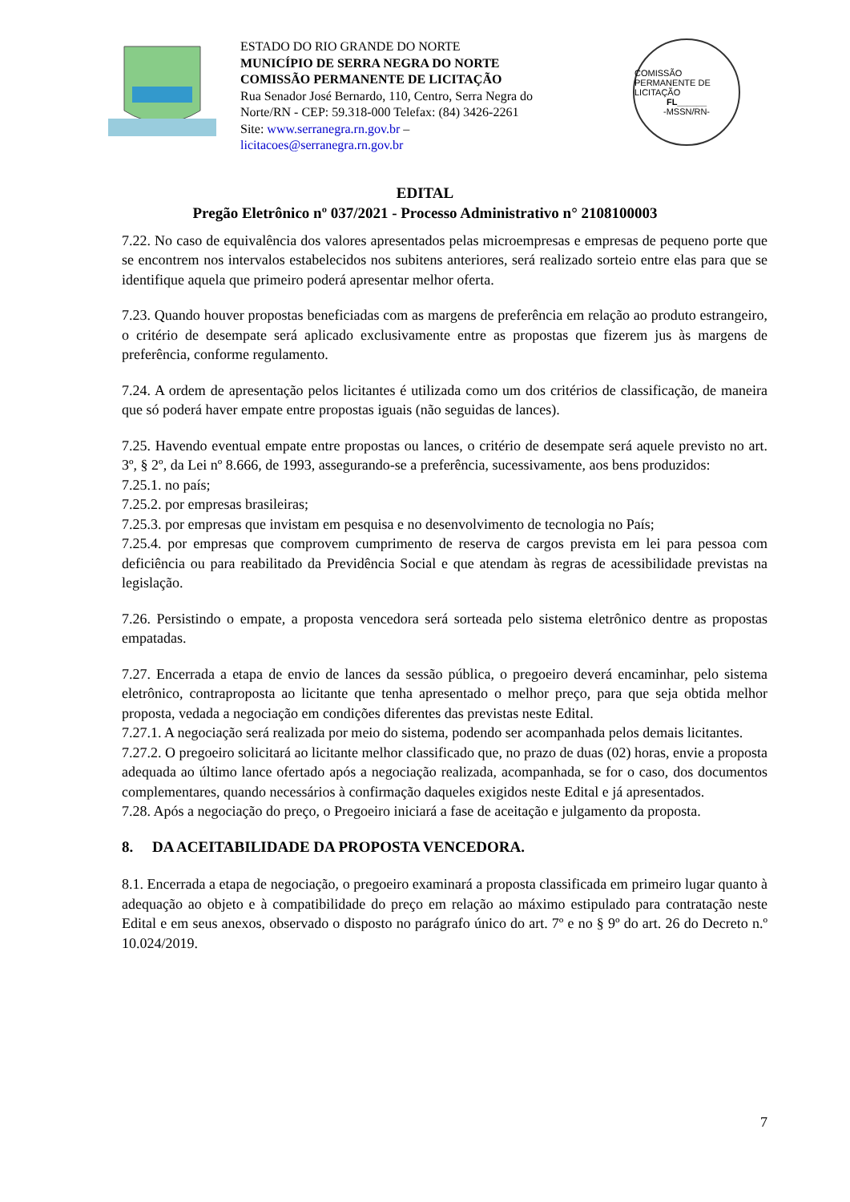ESTADO DO RIO GRANDE DO NORTE
MUNICÍPIO DE SERRA NEGRA DO NORTE
COMISSÃO PERMANENTE DE LICITAÇÃO
Rua Senador José Bernardo, 110, Centro, Serra Negra do Norte/RN - CEP: 59.318-000 Telefax: (84) 3426-2261
Site: www.serranegra.rn.gov.br –
licitacoes@serranegra.rn.gov.br
COMISSÃO PERMANENTE DE LICITAÇÃO
FL______
-MSSN/RN-
EDITAL
Pregão Eletrônico nº 037/2021 - Processo Administrativo n° 2108100003
7.22. No caso de equivalência dos valores apresentados pelas microempresas e empresas de pequeno porte que se encontrem nos intervalos estabelecidos nos subitens anteriores, será realizado sorteio entre elas para que se identifique aquela que primeiro poderá apresentar melhor oferta.
7.23. Quando houver propostas beneficiadas com as margens de preferência em relação ao produto estrangeiro, o critério de desempate será aplicado exclusivamente entre as propostas que fizerem jus às margens de preferência, conforme regulamento.
7.24. A ordem de apresentação pelos licitantes é utilizada como um dos critérios de classificação, de maneira que só poderá haver empate entre propostas iguais (não seguidas de lances).
7.25. Havendo eventual empate entre propostas ou lances, o critério de desempate será aquele previsto no art. 3º, § 2º, da Lei nº 8.666, de 1993, assegurando-se a preferência, sucessivamente, aos bens produzidos:
7.25.1. no país;
7.25.2. por empresas brasileiras;
7.25.3. por empresas que invistam em pesquisa e no desenvolvimento de tecnologia no País;
7.25.4. por empresas que comprovem cumprimento de reserva de cargos prevista em lei para pessoa com deficiência ou para reabilitado da Previdência Social e que atendam às regras de acessibilidade previstas na legislação.
7.26. Persistindo o empate, a proposta vencedora será sorteada pelo sistema eletrônico dentre as propostas empatadas.
7.27. Encerrada a etapa de envio de lances da sessão pública, o pregoeiro deverá encaminhar, pelo sistema eletrônico, contraproposta ao licitante que tenha apresentado o melhor preço, para que seja obtida melhor proposta, vedada a negociação em condições diferentes das previstas neste Edital.
7.27.1. A negociação será realizada por meio do sistema, podendo ser acompanhada pelos demais licitantes.
7.27.2. O pregoeiro solicitará ao licitante melhor classificado que, no prazo de duas (02) horas, envie a proposta adequada ao último lance ofertado após a negociação realizada, acompanhada, se for o caso, dos documentos complementares, quando necessários à confirmação daqueles exigidos neste Edital e já apresentados.
7.28. Após a negociação do preço, o Pregoeiro iniciará a fase de aceitação e julgamento da proposta.
8. DA ACEITABILIDADE DA PROPOSTA VENCEDORA.
8.1. Encerrada a etapa de negociação, o pregoeiro examinará a proposta classificada em primeiro lugar quanto à adequação ao objeto e à compatibilidade do preço em relação ao máximo estipulado para contratação neste Edital e em seus anexos, observado o disposto no parágrafo único do art. 7º e no § 9º do art. 26 do Decreto n.º 10.024/2019.
7